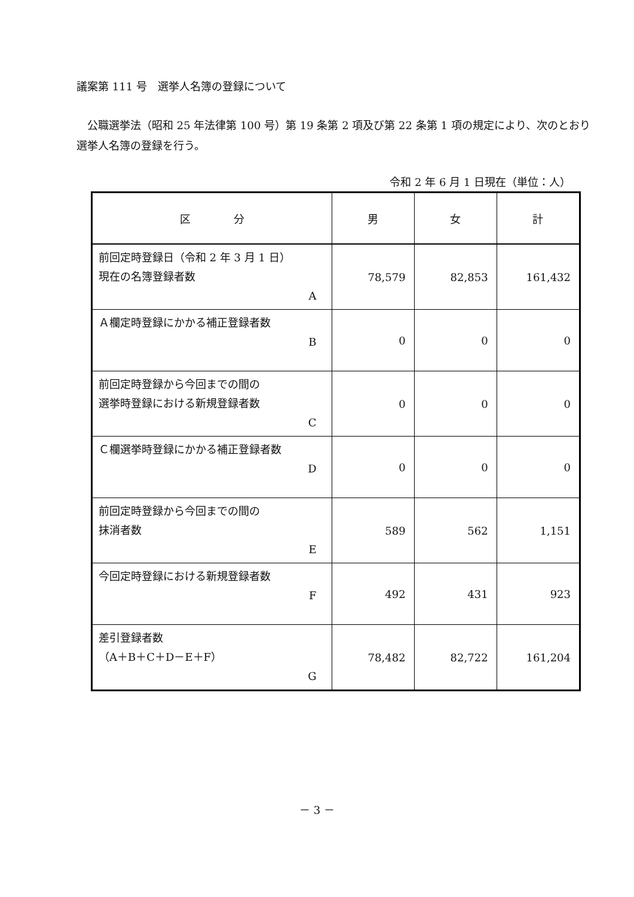議案第 111 号　選挙人名簿の登録について
　公職選挙法（昭和 25 年法律第 100 号）第 19 条第 2 項及び第 22 条第 1 項の規定により、次のとおり選挙人名簿の登録を行う。
令和 2 年 6 月 1 日現在（単位：人）
| 区 分 | 男 | 女 | 計 |
| --- | --- | --- | --- |
| 前回定時登録日（令和 2 年 3 月 1 日） 現在の名簿登録者数 A | 78,579 | 82,853 | 161,432 |
| Ａ欄定時登録にかかる補正登録者数 B | 0 | 0 | 0 |
| 前回定時登録から今回までの間の 選挙時登録における新規登録者数 C | 0 | 0 | 0 |
| Ｃ欄選挙時登録にかかる補正登録者数 D | 0 | 0 | 0 |
| 前回定時登録から今回までの間の 抹消者数 E | 589 | 562 | 1,151 |
| 今回定時登録における新規登録者数 F | 492 | 431 | 923 |
| 差引登録者数 （A＋B＋C＋D－E＋F） G | 78,482 | 82,722 | 161,204 |
－ 3 －